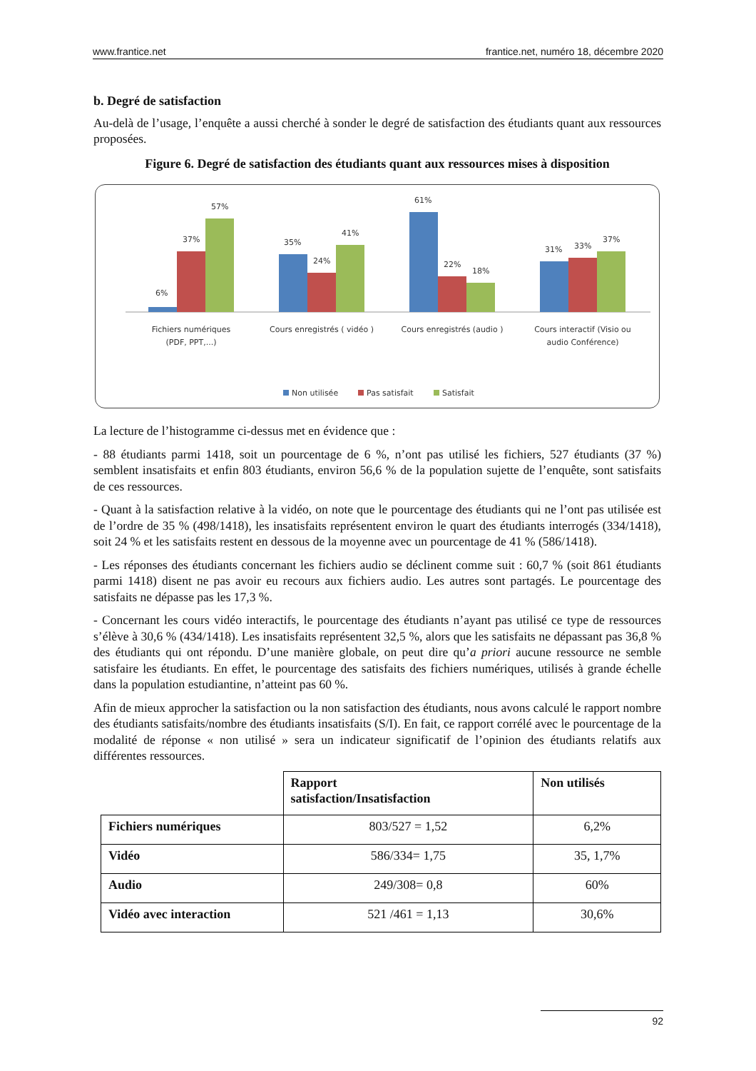www.frantice.net frantice.net, numéro 18, décembre 2020
b. Degré de satisfaction
Au-delà de l’usage, l’enquête a aussi cherché à sonder le degré de satisfaction des étudiants quant aux ressources proposées.
Figure 6. Degré de satisfaction des étudiants quant aux ressources mises à disposition
6%
37%
57%
35%
24%
41%
61%
22%
18%
31%
33%
37%
Fichiers numériques
(PDF, PPT,...)
Cours enregistrés ( vidéo )
Cours enregistrés (audio )
Cours interactif (Visio ou
audio Conférence)
Non utilisée
Pas satisfait
Satisfait
La lecture de l’histogramme ci-dessus met en évidence que :
- 88 étudiants parmi 1418, soit un pourcentage de 6 %, n’ont pas utilisé les fichiers, 527 étudiants (37 %) semblent insatisfaits et enfin 803 étudiants, environ 56,6 % de la population sujette de l’enquête, sont satisfaits de ces ressources.
- Quant à la satisfaction relative à la vidéo, on note que le pourcentage des étudiants qui ne l’ont pas utilisée est de l’ordre de 35 % (498/1418), les insatisfaits représentent environ le quart des étudiants interrogés (334/1418), soit 24 % et les satisfaits restent en dessous de la moyenne avec un pourcentage de 41 % (586/1418).
- Les réponses des étudiants concernant les fichiers audio se déclinent comme suit : 60,7 % (soit 861 étudiants parmi 1418) disent ne pas avoir eu recours aux fichiers audio. Les autres sont partagés. Le pourcentage des satisfaits ne dépasse pas les 17,3 %.
- Concernant les cours vidéo interactifs, le pourcentage des étudiants n’ayant pas utilisé ce type de ressources s’élève à 30,6 % (434/1418). Les insatisfaits représentent 32,5 %, alors que les satisfaits ne dépassant pas 36,8 % des étudiants qui ont répondu. D’une manière globale, on peut dire qu’a priori aucune ressource ne semble satisfaire les étudiants. En effet, le pourcentage des satisfaits des fichiers numériques, utilisés à grande échelle dans la population estudiantine, n’atteint pas 60 %.
Afin de mieux approcher la satisfaction ou la non satisfaction des étudiants, nous avons calculé le rapport nombre des étudiants satisfaits/nombre des étudiants insatisfaits (S/I). En fait, ce rapport corrélé avec le pourcentage de la modalité de réponse « non utilisé » sera un indicateur significatif de l’opinion des étudiants relatifs aux différentes ressources.
| | Rapport satisfaction/Insatisfaction | Non utilisés |
| Fichiers numériques | 803/527 = 1,52 | 6,2% |
| Vidéo | 586/334= 1,75 | 35, 1,7% |
| Audio | 249/308= 0,8 | 60% |
| Vidéo avec interaction | 521 /461 = 1,13 | 30,6% |
92